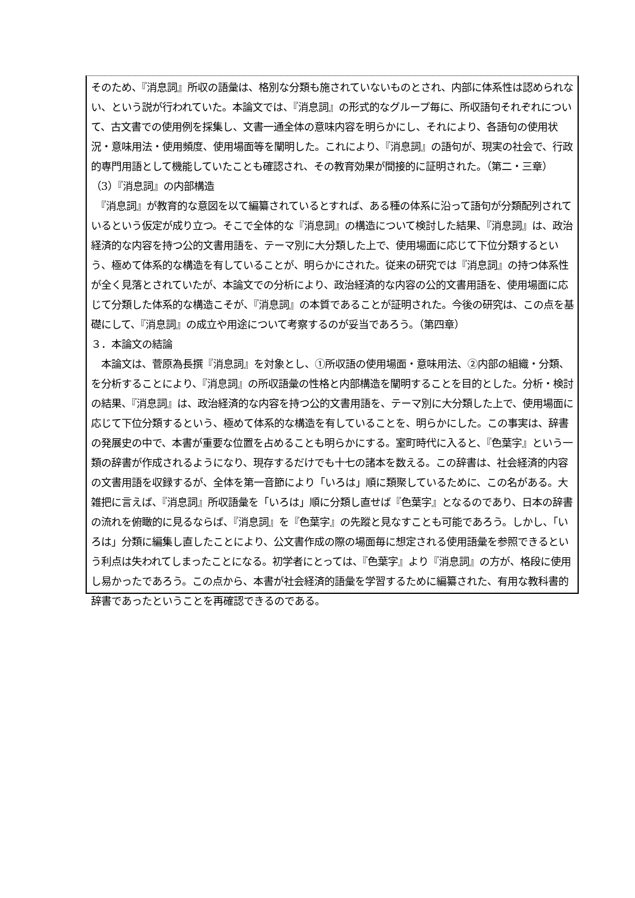そのため、『消息詞』所収の語彙は、格別な分類も施されていないものとされ、内部に体系性は認められない、という説が行われていた。本論文では、『消息詞』の形式的なグループ毎に、所収語句それぞれについて、古文書での使用例を採集し、文書一通全体の意味内容を明らかにし、それにより、各語句の使用状況・意味用法・使用頻度、使用場面等を闡明した。これにより、『消息詞』の語句が、現実の社会で、行政的専門用語として機能していたことも確認され、その教育効果が間接的に証明された。（第二・三章）
（3）『消息詞』の内部構造
　『消息詞』が教育的な意図を以て編纂されているとすれば、ある種の体系に沿って語句が分類配列されているという仮定が成り立つ。そこで全体的な『消息詞』の構造について検討した結果、『消息詞』は、政治経済的な内容を持つ公的文書用語を、テーマ別に大分類した上で、使用場面に応じて下位分類するという、極めて体系的な構造を有していることが、明らかにされた。従来の研究では『消息詞』の持つ体系性が全く見落とされていたが、本論文での分析により、政治経済的な内容の公的文書用語を、使用場面に応じて分類した体系的な構造こそが、『消息詞』の本質であることが証明された。今後の研究は、この点を基礎にして、『消息詞』の成立や用途について考察するのが妥当であろう。（第四章）
３．本論文の結論
　本論文は、菅原為長撰『消息詞』を対象とし、①所収語の使用場面・意味用法、②内部の組織・分類、を分析することにより、『消息詞』の所収語彙の性格と内部構造を闡明することを目的とした。分析・検討の結果、『消息詞』は、政治経済的な内容を持つ公的文書用語を、テーマ別に大分類した上で、使用場面に応じて下位分類するという、極めて体系的な構造を有していることを、明らかにした。この事実は、辞書の発展史の中で、本書が重要な位置を占めることも明らかにする。室町時代に入ると、『色葉字』という一類の辞書が作成されるようになり、現存するだけでも十七の諸本を数える。この辞書は、社会経済的内容の文書用語を収録するが、全体を第一音節により「いろは」順に類聚しているために、この名がある。大雑把に言えば、『消息詞』所収語彙を「いろは」順に分類し直せば『色葉字』となるのであり、日本の辞書の流れを俯瞰的に見るならば、『消息詞』を『色葉字』の先蹤と見なすことも可能であろう。しかし、「いろは」分類に編集し直したことにより、公文書作成の際の場面毎に想定される使用語彙を参照できるという利点は失われてしまったことになる。初学者にとっては、『色葉字』より『消息詞』の方が、格段に使用し易かったであろう。この点から、本書が社会経済的語彙を学習するために編纂された、有用な教科書的辞書であったということを再確認できるのである。